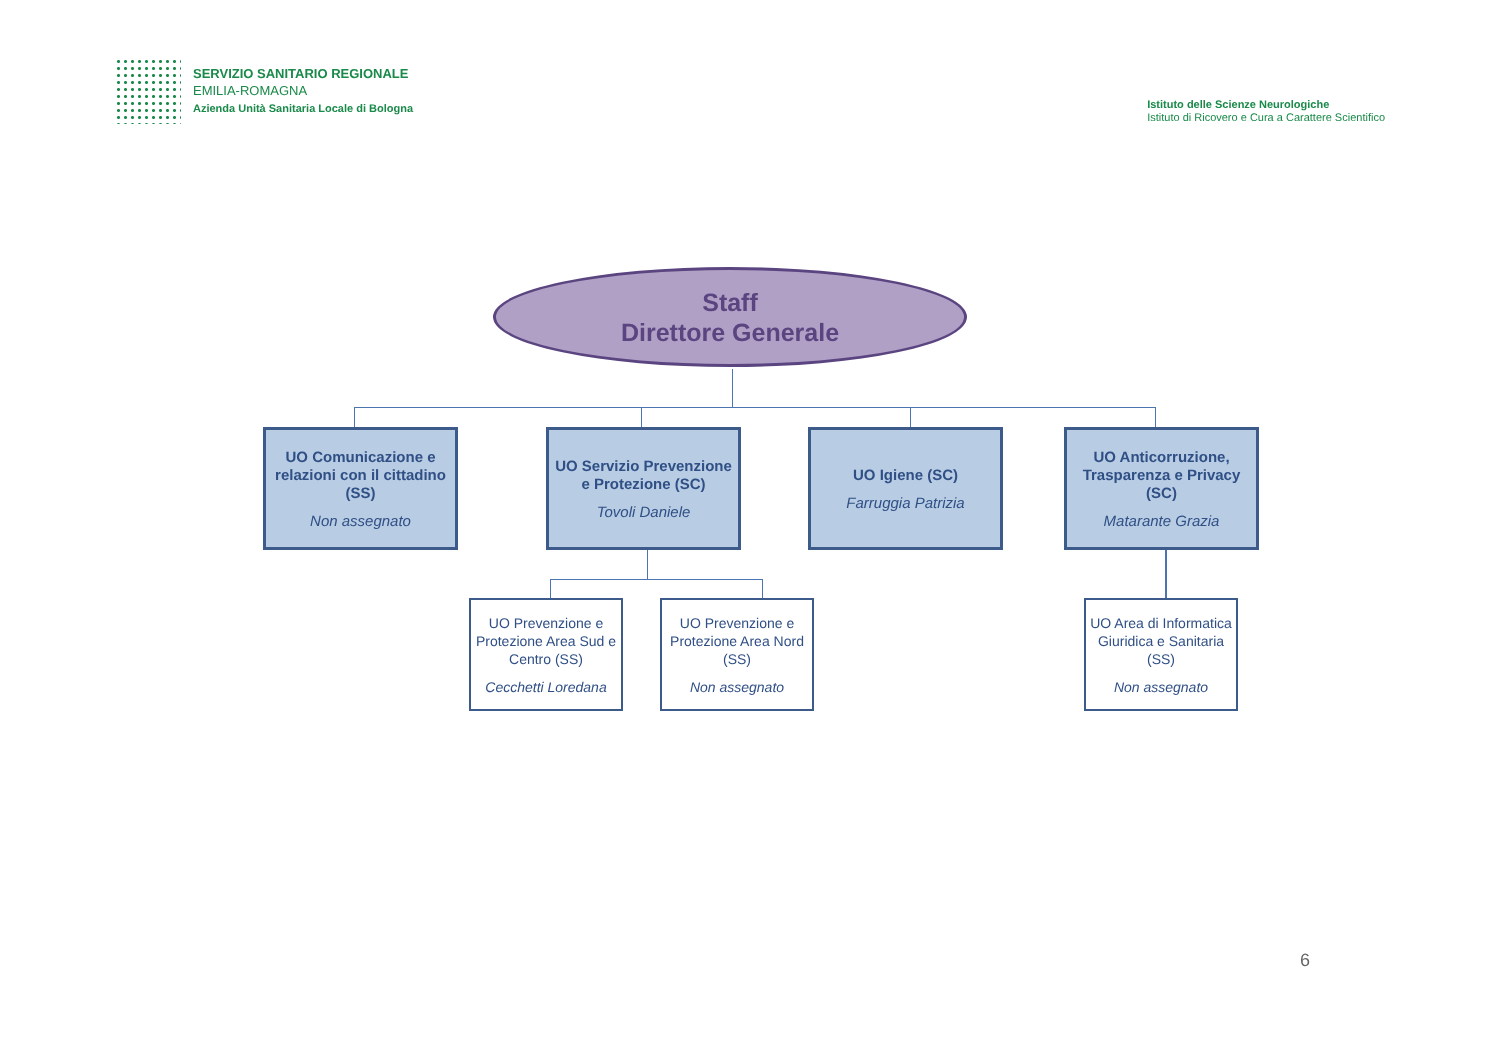SERVIZIO SANITARIO REGIONALE
EMILIA-ROMAGNA
Azienda Unità Sanitaria Locale di Bologna
Istituto delle Scienze Neurologiche
Istituto di Ricovero e Cura a Carattere Scientifico
Staff
Direttore Generale
UO Comunicazione e relazioni con il cittadino (SS)
Non assegnato
UO Servizio Prevenzione e Protezione (SC)
Tovoli Daniele
UO Igiene (SC)
Farruggia Patrizia
UO Anticorruzione, Trasparenza e Privacy (SC)
Matarante Grazia
UO Prevenzione e Protezione Area Sud e Centro (SS)
Cecchetti Loredana
UO Prevenzione e Protezione Area Nord (SS)
Non assegnato
UO Area di Informatica Giuridica e Sanitaria (SS)
Non assegnato
6